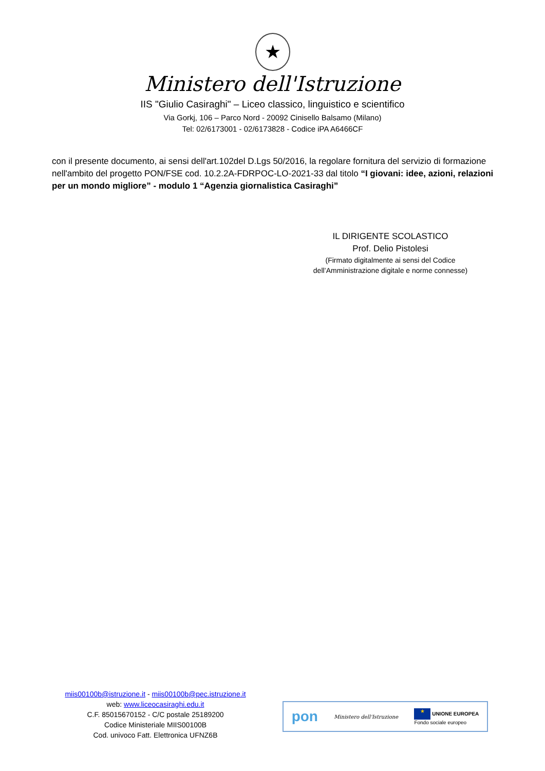★
Ministero dell'Istruzione
IIS "Giulio Casiraghi" – Liceo classico, linguistico e scientifico
Via Gorkj, 106 – Parco Nord - 20092 Cinisello Balsamo (Milano)
Tel: 02/6173001 - 02/6173828 - Codice iPA A6466CF
con il presente documento, ai sensi dell'art.102del D.Lgs 50/2016, la regolare fornitura del servizio di formazione nell'ambito del progetto PON/FSE cod. 10.2.2A-FDRPOC-LO-2021-33 dal titolo “I giovani: idee, azioni, relazioni per un mondo migliore” - modulo 1 “Agenzia giornalistica Casiraghi”
IL DIRIGENTE SCOLASTICO
Prof. Delio Pistolesi
(Firmato digitalmente ai sensi del Codice dell’Amministrazione digitale e norme connesse)
miis00100b@istruzione.it - miis00100b@pec.istruzione.it
web: www.liceocasiraghi.edu.it
C.F. 85015670152 - C/C postale 25189200
Codice Ministeriale MIIS00100B
Cod. univoco Fatt. Elettronica UFNZ6B
pon Ministero dell'Istruzione ★ UNIONE EUROPEA
Fondo sociale europeo